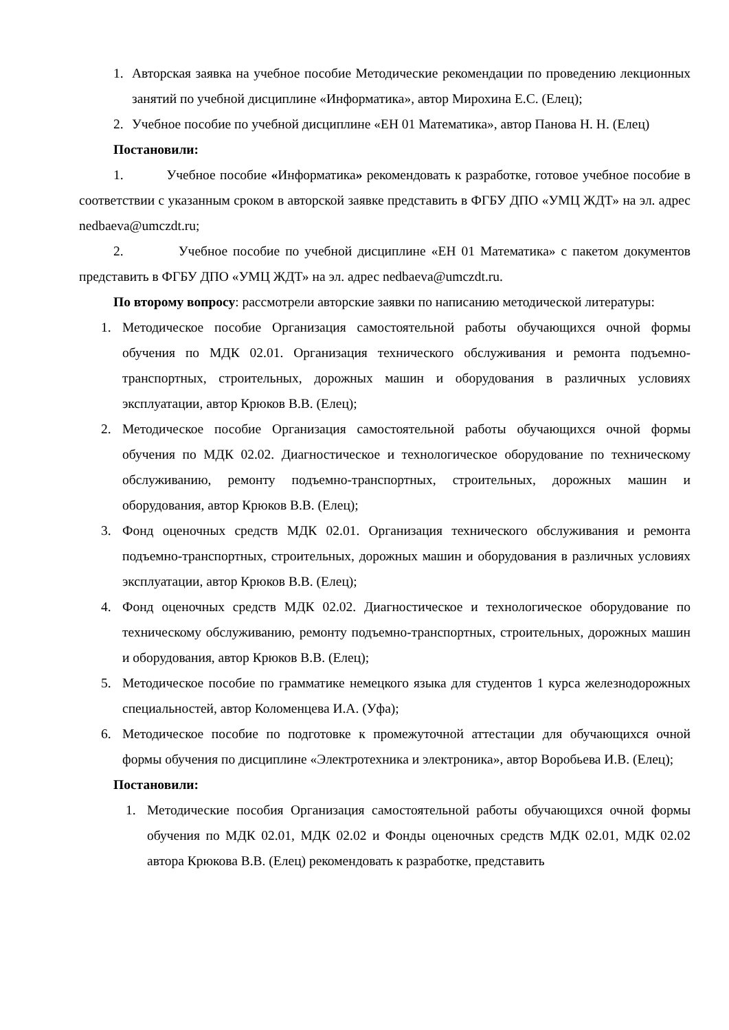1. Авторская заявка на учебное пособие Методические рекомендации по проведению лекционных занятий по учебной дисциплине «Информатика», автор Мирохина Е.С. (Елец);
2. Учебное пособие по учебной дисциплине «ЕН 01 Математика», автор Панова Н. Н. (Елец)
Постановили:
1. Учебное пособие «Информатика» рекомендовать к разработке, готовое учебное пособие в соответствии с указанным сроком в авторской заявке представить в ФГБУ ДПО «УМЦ ЖДТ» на эл. адрес nedbaeva@umczdt.ru;
2. Учебное пособие по учебной дисциплине «ЕН 01 Математика» с пакетом документов представить в ФГБУ ДПО «УМЦ ЖДТ» на эл. адрес nedbaeva@umczdt.ru.
По второму вопросу: рассмотрели авторские заявки по написанию методической литературы:
1. Методическое пособие Организация самостоятельной работы обучающихся очной формы обучения по МДК 02.01. Организация технического обслуживания и ремонта подъемно-транспортных, строительных, дорожных машин и оборудования в различных условиях эксплуатации, автор Крюков В.В. (Елец);
2. Методическое пособие Организация самостоятельной работы обучающихся очной формы обучения по МДК 02.02. Диагностическое и технологическое оборудование по техническому обслуживанию, ремонту подъемно-транспортных, строительных, дорожных машин и оборудования, автор Крюков В.В. (Елец);
3. Фонд оценочных средств МДК 02.01. Организация технического обслуживания и ремонта подъемно-транспортных, строительных, дорожных машин и оборудования в различных условиях эксплуатации, автор Крюков В.В. (Елец);
4. Фонд оценочных средств МДК 02.02. Диагностическое и технологическое оборудование по техническому обслуживанию, ремонту подъемно-транспортных, строительных, дорожных машин и оборудования, автор Крюков В.В. (Елец);
5. Методическое пособие по грамматике немецкого языка для студентов 1 курса железнодорожных специальностей, автор Коломенцева И.А. (Уфа);
6. Методическое пособие по подготовке к промежуточной аттестации для обучающихся очной формы обучения по дисциплине «Электротехника и электроника», автор Воробьева И.В. (Елец);
Постановили:
1. Методические пособия Организация самостоятельной работы обучающихся очной формы обучения по МДК 02.01, МДК 02.02 и Фонды оценочных средств МДК 02.01, МДК 02.02 автора Крюкова В.В. (Елец) рекомендовать к разработке, представить